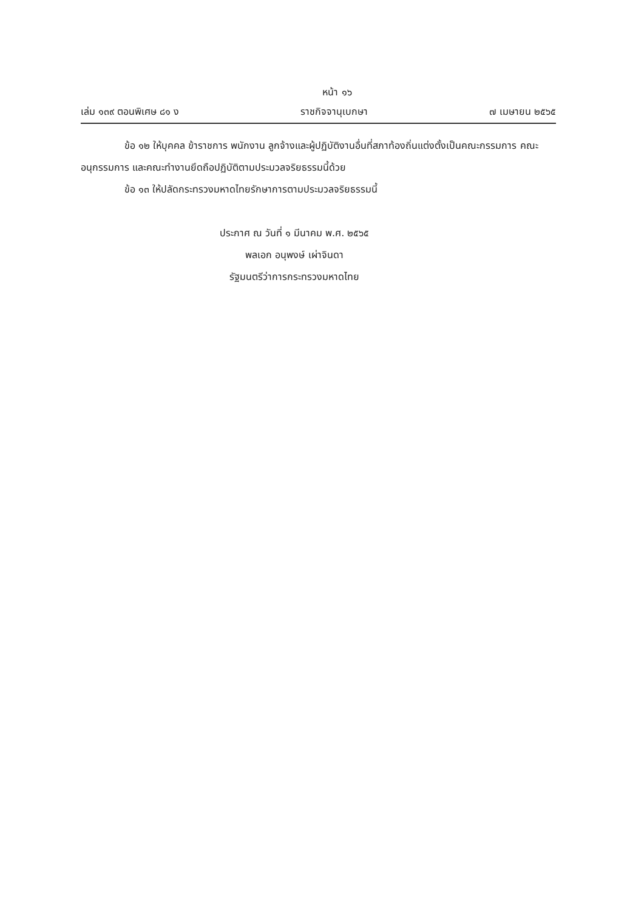หน้า ๑๖
เล่ม ๑๓๙ ตอนพิเศษ ๘๑ ง ราชกิจจานุเบกษา ๗ เมษายน ๒๕๖๕
ข้อ ๑๒ ให้บุคคล ข้าราชการ พนักงาน ลูกจ้างและผู้ปฏิบัติงานอื่นที่สภาท้องถิ่นแต่งตั้งเป็นคณะกรรมการ คณะอนุกรรมการ และคณะทำงานยึดถือปฏิบัติตามประมวลจริยธรรมนี้ด้วย
ข้อ ๑๓ ให้ปลัดกระทรวงมหาดไทยรักษาการตามประมวลจริยธรรมนี้
ประกาศ ณ วันที่ ๑ มีนาคม พ.ศ. ๒๕๖๕
พลเอก อนุพงษ์ เผ่าจินดา
รัฐมนตรีว่าการกระทรวงมหาดไทย